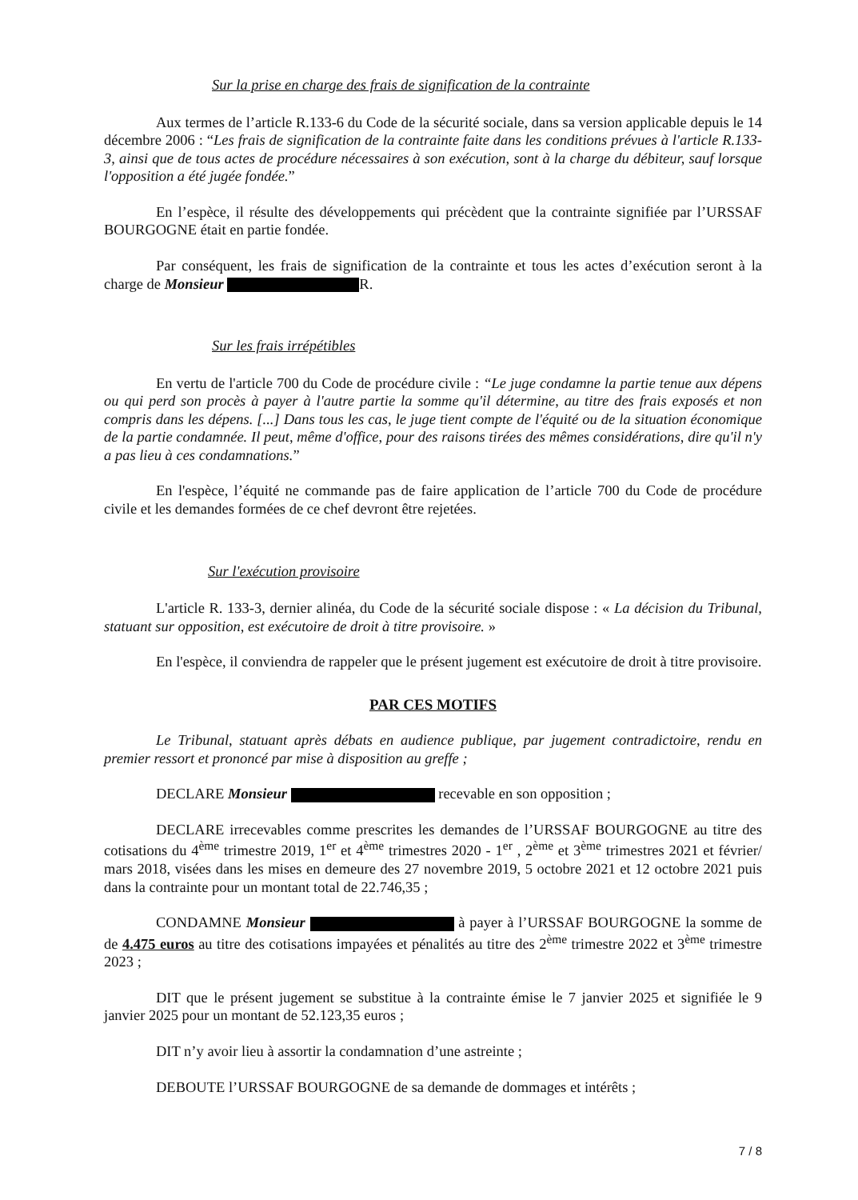Sur la prise en charge des frais de signification de la contrainte
Aux termes de l’article R.133-6 du Code de la sécurité sociale, dans sa version applicable depuis le 14 décembre 2006 : “Les frais de signification de la contrainte faite dans les conditions prévues à l'article R.133-3, ainsi que de tous actes de procédure nécessaires à son exécution, sont à la charge du débiteur, sauf lorsque l'opposition a été jugée fondée.”
En l’espèce, il résulte des développements qui précèdent que la contrainte signifiée par l’URSSAF BOURGOGNE était en partie fondée.
Par conséquent, les frais de signification de la contrainte et tous les actes d’exécution seront à la charge de Monsieur R.
Sur les frais irrépétibles
En vertu de l'article 700 du Code de procédure civile : “Le juge condamne la partie tenue aux dépens ou qui perd son procès à payer à l'autre partie la somme qu'il détermine, au titre des frais exposés et non compris dans les dépens. [...] Dans tous les cas, le juge tient compte de l'équité ou de la situation économique de la partie condamnée. Il peut, même d'office, pour des raisons tirées des mêmes considérations, dire qu'il n'y a pas lieu à ces condamnations.”
En l'espèce, l’équité ne commande pas de faire application de l’article 700 du Code de procédure civile et les demandes formées de ce chef devront être rejetées.
Sur l'exécution provisoire
L'article R. 133-3, dernier alinéa, du Code de la sécurité sociale dispose : « La décision du Tribunal, statuant sur opposition, est exécutoire de droit à titre provisoire. »
En l'espèce, il conviendra de rappeler que le présent jugement est exécutoire de droit à titre provisoire.
PAR CES MOTIFS
Le Tribunal, statuant après débats en audience publique, par jugement contradictoire, rendu en premier ressort et prononcé par mise à disposition au greffe ;
DECLARE Monsieur recevable en son opposition ;
DECLARE irrecevables comme prescrites les demandes de l’URSSAF BOURGOGNE au titre des cotisations du 4<sup>ème</sup> trimestre 2019, 1<sup>er</sup> et 4<sup>ème</sup> trimestres 2020 - 1<sup>er</sup> , 2<sup>ème</sup> et 3<sup>ème</sup> trimestres 2021 et février/ mars 2018, visées dans les mises en demeure des 27 novembre 2019, 5 octobre 2021 et 12 octobre 2021 puis dans la contrainte pour un montant total de 22.746,35 ;
CONDAMNE Monsieur à payer à l’URSSAF BOURGOGNE la somme de de 4.475 euros au titre des cotisations impayées et pénalités au titre des 2<sup>ème</sup> trimestre 2022 et 3<sup>ème</sup> trimestre 2023 ;
DIT que le présent jugement se substitue à la contrainte émise le 7 janvier 2025 et signifiée le 9 janvier 2025 pour un montant de 52.123,35 euros ;
DIT n’y avoir lieu à assortir la condamnation d’une astreinte ;
DEBOUTE l’URSSAF BOURGOGNE de sa demande de dommages et intérêts ;
7 / 8